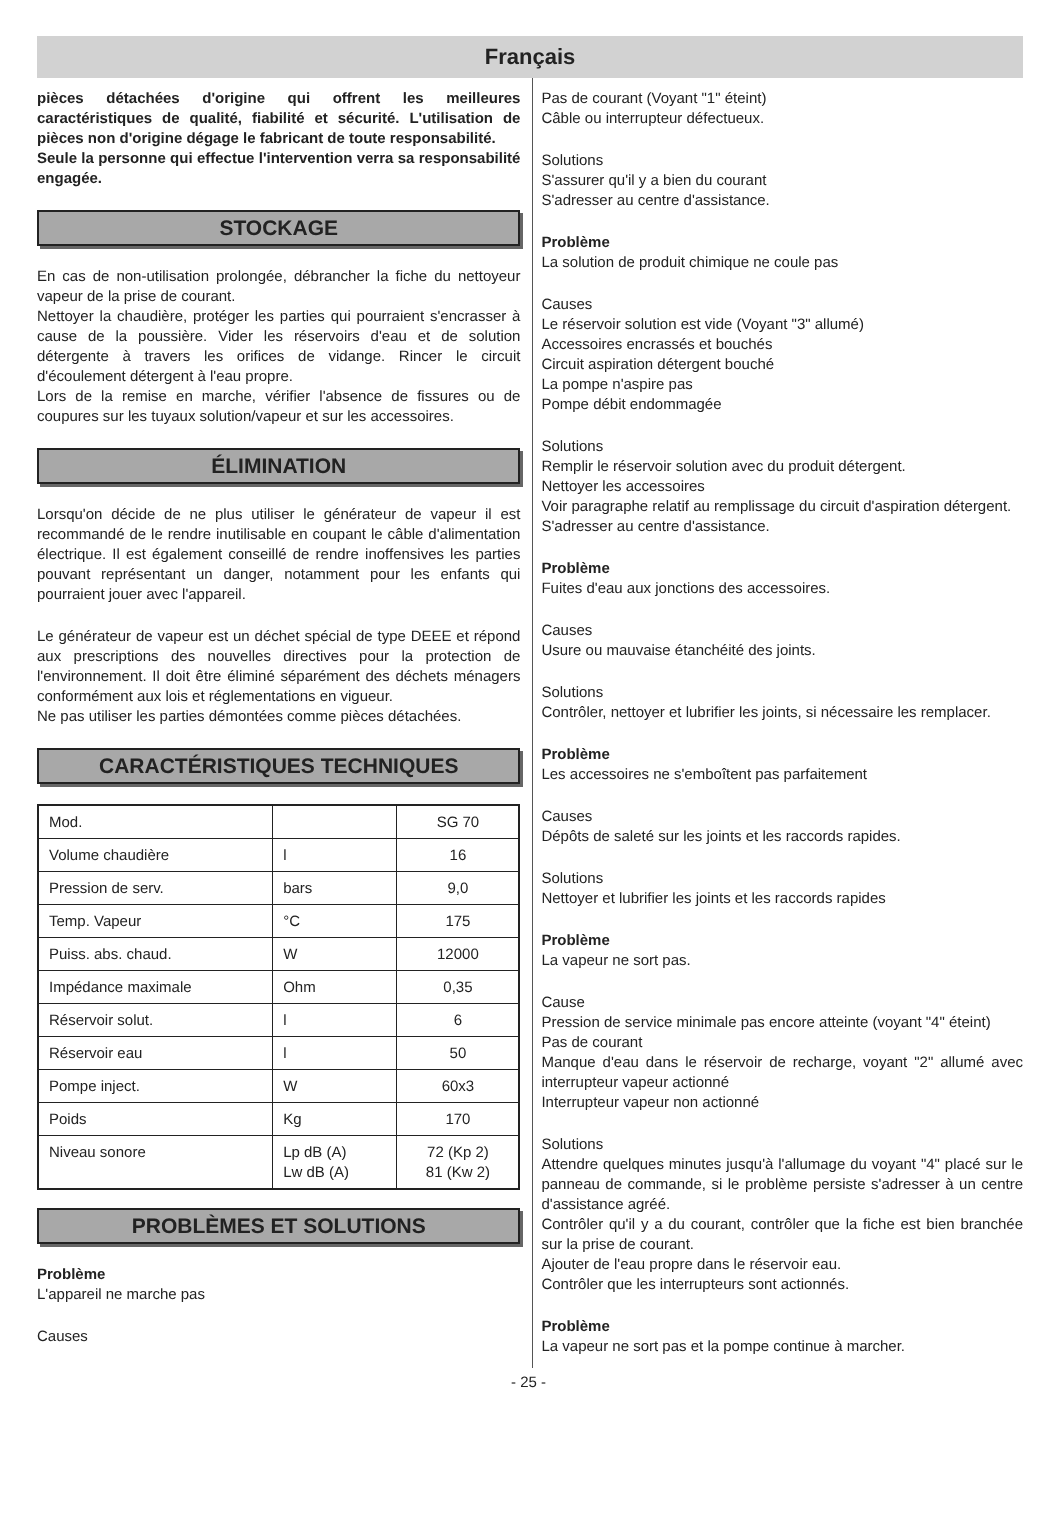Français
pièces détachées d'origine qui offrent les meilleures caractéristiques de qualité, fiabilité et sécurité. L'utilisation de pièces non d'origine dégage le fabricant de toute responsabilité.
Seule la personne qui effectue l'intervention verra sa responsabilité engagée.
STOCKAGE
En cas de non-utilisation prolongée, débrancher la fiche du nettoyeur vapeur de la prise de courant.
Nettoyer la chaudière, protéger les parties qui pourraient s'encrasser à cause de la poussière. Vider les réservoirs d'eau et de solution détergente à travers les orifices de vidange. Rincer le circuit d'écoulement détergent à l'eau propre.
Lors de la remise en marche, vérifier l'absence de fissures ou de coupures sur les tuyaux solution/vapeur et sur les accessoires.
ÉLIMINATION
Lorsqu'on décide de ne plus utiliser le générateur de vapeur il est recommandé de le rendre inutilisable en coupant le câble d'alimentation électrique. Il est également conseillé de rendre inoffensives les parties pouvant représentant un danger, notamment pour les enfants qui pourraient jouer avec l'appareil.
Le générateur de vapeur est un déchet spécial de type DEEE et répond aux prescriptions des nouvelles directives pour la protection de l'environnement. Il doit être éliminé séparément des déchets ménagers conformément aux lois et réglementations en vigueur.
Ne pas utiliser les parties démontées comme pièces détachées.
CARACTÉRISTIQUES TECHNIQUES
| Mod. | | SG 70 |
| Volume chaudière | l | 16 |
| Pression de serv. | bars | 9,0 |
| Temp. Vapeur | °C | 175 |
| Puiss. abs. chaud. | W | 12000 |
| Impédance maximale | Ohm | 0,35 |
| Réservoir solut. | l | 6 |
| Réservoir eau | l | 50 |
| Pompe inject. | W | 60x3 |
| Poids | Kg | 170 |
| Niveau sonore | Lp dB (A) Lw dB (A) | 72 (Kp 2) 81 (Kw 2) |
PROBLÈMES ET SOLUTIONS
Problème
L'appareil ne marche pas
Causes
Pas de courant (Voyant "1" éteint)
Câble ou interrupteur défectueux.
Solutions
S'assurer qu'il y a bien du courant
S'adresser au centre d'assistance.
Problème
La solution de produit chimique ne coule pas
Causes
Le réservoir solution est vide (Voyant "3" allumé)
Accessoires encrassés et bouchés
Circuit aspiration détergent bouché
La pompe n'aspire pas
Pompe débit endommagée
Solutions
Remplir le réservoir solution avec du produit détergent.
Nettoyer les accessoires
Voir paragraphe relatif au remplissage du circuit d'aspiration détergent.
S'adresser au centre d'assistance.
Problème
Fuites d'eau aux jonctions des accessoires.
Causes
Usure ou mauvaise étanchéité des joints.
Solutions
Contrôler, nettoyer et lubrifier les joints, si nécessaire les remplacer.
Problème
Les accessoires ne s'emboîtent pas parfaitement
Causes
Dépôts de saleté sur les joints et les raccords rapides.
Solutions
Nettoyer et lubrifier les joints et les raccords rapides
Problème
La vapeur ne sort pas.
Cause
Pression de service minimale pas encore atteinte (voyant "4" éteint)
Pas de courant
Manque d'eau dans le réservoir de recharge, voyant "2" allumé avec interrupteur vapeur actionné
Interrupteur vapeur non actionné
Solutions
Attendre quelques minutes jusqu'à l'allumage du voyant "4" placé sur le panneau de commande, si le problème persiste s'adresser à un centre d'assistance agréé.
Contrôler qu'il y a du courant, contrôler que la fiche est bien branchée sur la prise de courant.
Ajouter de l'eau propre dans le réservoir eau.
Contrôler que les interrupteurs sont actionnés.
Problème
La vapeur ne sort pas et la pompe continue à marcher.
- 25 -